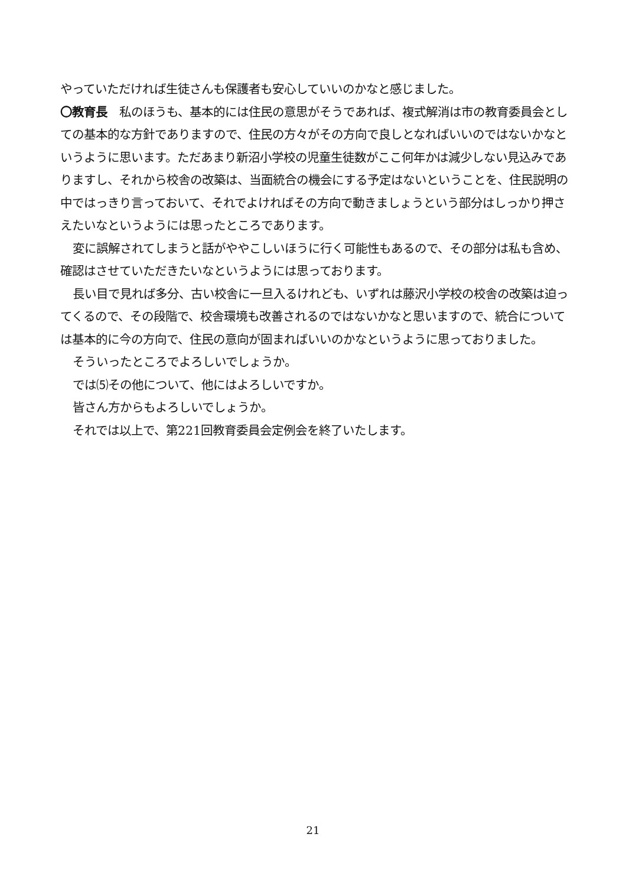やっていただければ生徒さんも保護者も安心していいのかなと感じました。
〇教育長　私のほうも、基本的には住民の意思がそうであれば、複式解消は市の教育委員会としての基本的な方針でありますので、住民の方々がその方向で良しとなればいいのではないかなというように思います。ただあまり新沼小学校の児童生徒数がここ何年かは減少しない見込みでありますし、それから校舎の改築は、当面統合の機会にする予定はないということを、住民説明の中ではっきり言っておいて、それでよければその方向で動きましょうという部分はしっかり押さえたいなというようには思ったところであります。
変に誤解されてしまうと話がややこしいほうに行く可能性もあるので、その部分は私も含め、確認はさせていただきたいなというようには思っております。
長い目で見れば多分、古い校舎に一旦入るけれども、いずれは藤沢小学校の校舎の改築は迫ってくるので、その段階で、校舎環境も改善されるのではないかなと思いますので、統合については基本的に今の方向で、住民の意向が固まればいいのかなというように思っておりました。
そういったところでよろしいでしょうか。
では⑸その他について、他にはよろしいですか。
皆さん方からもよろしいでしょうか。
それでは以上で、第221回教育委員会定例会を終了いたします。
21